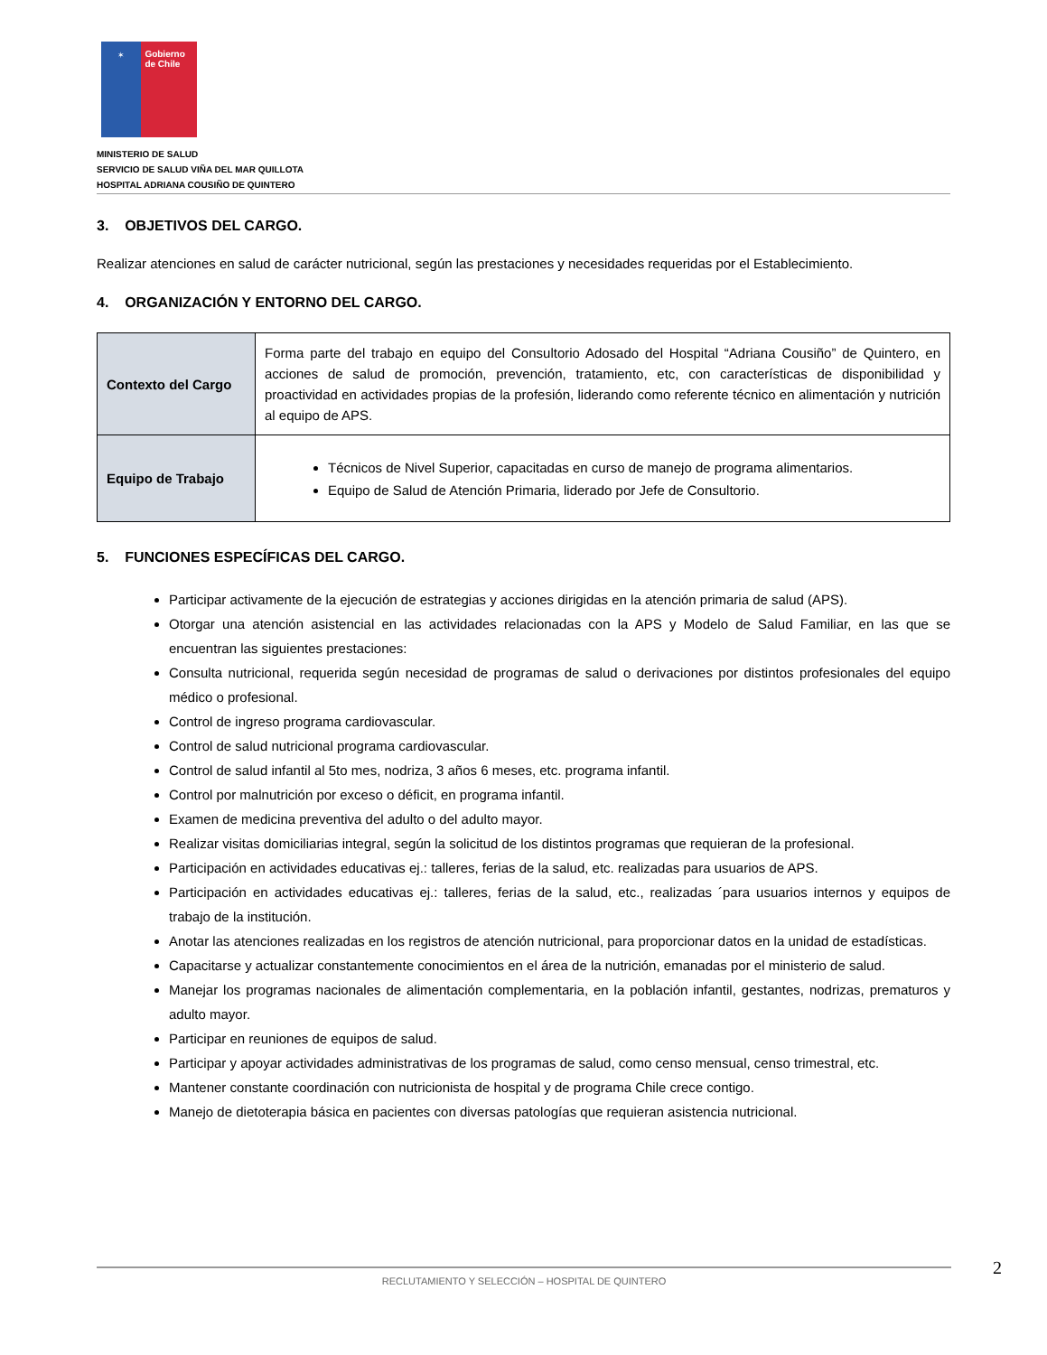✶
Gobierno de Chile
MINISTERIO DE SALUD
SERVICIO DE SALUD VIÑA DEL MAR QUILLOTA
HOSPITAL ADRIANA COUSIÑO DE QUINTERO
3. OBJETIVOS DEL CARGO.
Realizar atenciones en salud de carácter nutricional, según las prestaciones y necesidades requeridas por el Establecimiento.
4. ORGANIZACIÓN Y ENTORNO DEL CARGO.
| Contexto del Cargo | Forma parte del trabajo en equipo del Consultorio Adosado del Hospital “Adriana Cousiño” de Quintero, en acciones de salud de promoción, prevención, tratamiento, etc, con características de disponibilidad y proactividad en actividades propias de la profesión, liderando como referente técnico en alimentación y nutrición al equipo de APS. |
| Equipo de Trabajo | Técnicos de Nivel Superior, capacitadas en curso de manejo de programa alimentarios. Equipo de Salud de Atención Primaria, liderado por Jefe de Consultorio. |
5. FUNCIONES ESPECÍFICAS DEL CARGO.
Participar activamente de la ejecución de estrategias y acciones dirigidas en la atención primaria de salud (APS).
Otorgar una atención asistencial en las actividades relacionadas con la APS y Modelo de Salud Familiar, en las que se encuentran las siguientes prestaciones:
Consulta nutricional, requerida según necesidad de programas de salud o derivaciones por distintos profesionales del equipo médico o profesional.
Control de ingreso programa cardiovascular.
Control de salud nutricional programa cardiovascular.
Control de salud infantil al 5to mes, nodriza, 3 años 6 meses, etc. programa infantil.
Control por malnutrición por exceso o déficit, en programa infantil.
Examen de medicina preventiva del adulto o del adulto mayor.
Realizar visitas domiciliarias integral, según la solicitud de los distintos programas que requieran de la profesional.
Participación en actividades educativas ej.: talleres, ferias de la salud, etc. realizadas para usuarios de APS.
Participación en actividades educativas ej.: talleres, ferias de la salud, etc., realizadas ´para usuarios internos y equipos de trabajo de la institución.
Anotar las atenciones realizadas en los registros de atención nutricional, para proporcionar datos en la unidad de estadísticas.
Capacitarse y actualizar constantemente conocimientos en el área de la nutrición, emanadas por el ministerio de salud.
Manejar los programas nacionales de alimentación complementaria, en la población infantil, gestantes, nodrizas, prematuros y adulto mayor.
Participar en reuniones de equipos de salud.
Participar y apoyar actividades administrativas de los programas de salud, como censo mensual, censo trimestral, etc.
Mantener constante coordinación con nutricionista de hospital y de programa Chile crece contigo.
Manejo de dietoterapia básica en pacientes con diversas patologías que requieran asistencia nutricional.
2
RECLUTAMIENTO Y SELECCIÓN – HOSPITAL DE QUINTERO